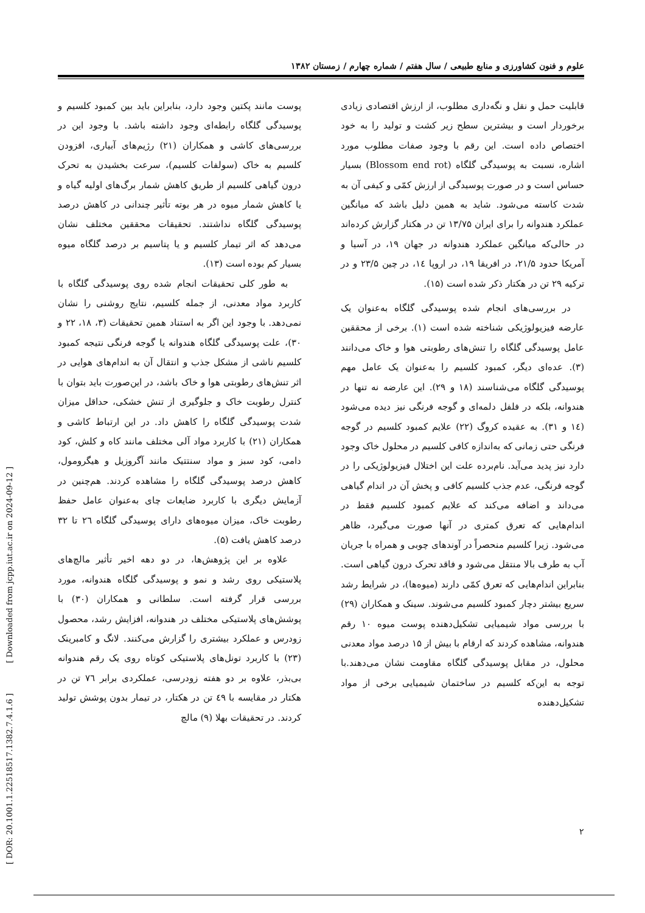[ DOR: 20.1001.1.22518517.1382.7.4.1.6 ] [ Downloaded from jcpp.iut.ac.ir on 2024-09-12 ]
علوم و فنون کشاورزی و منابع طبیعی / سال هفتم / شماره چهارم / زمستان ۱۳۸۲
قابلیت حمل و نقل و نگه‌داری مطلوب، از ارزش اقتصادی زیادی برخوردار است و بیشترین سطح زیر کشت و تولید را به خود اختصاص داده است. این رقم با وجود صفات مطلوب مورد اشاره، نسبت به پوسیدگی گلگاه (Blossom end rot) بسیار حساس است و در صورت پوسیدگی از ارزش کمّی و کیفی آن به شدت کاسته می‌شود. شاید به همین دلیل باشد که میانگین عملکرد هندوانه را برای ایران ۱۳/۷۵ تن در هکتار گزارش کرده‌اند در حالی‌که میانگین عملکرد هندوانه در جهان ۱۹، در آسیا و آمریکا حدود ۲۱/۵، در افریقا ۱۹، در اروپا ۱٤، در چین ۲۳/۵ و در ترکیه ۲۹ تن در هکتار ذکر شده است (۱۵).
در بررسی‌های انجام شده پوسیدگی گلگاه به‌عنوان یک عارضه فیزیولوژیکی شناخته شده است (۱). برخی از محققین عامل پوسیدگی گلگاه را تنش‌های رطوبتی هوا و خاک می‌دانند (۳). عده‌ای دیگر، کمبود کلسیم را به‌عنوان یک عامل مهم پوسیدگی گلگاه می‌شناسند (۱۸ و ۲۹). این عارضه نه تنها در هندوانه، بلکه در فلفل دلمه‌ای و گوجه فرنگی نیز دیده می‌شود (۱٤ و ۳۱). به عقیده کروگ (۲۲) علایم کمبود کلسیم در گوجه فرنگی حتی زمانی که به‌اندازه کافی کلسیم در محلول خاک وجود دارد نیز پدید می‌آید. نام‌برده علت این اختلال فیزیولوژیکی را در گوجه فرنگی، عدم جذب کلسیم کافی و پخش آن در اندام گیاهی می‌داند و اضافه می‌کند که علایم کمبود کلسیم فقط در اندام‌هایی که تعرق کمتری در آنها صورت می‌گیرد، ظاهر می‌شود. زیرا کلسیم منحصراً در آوندهای چوبی و همراه با جریان آب به طرف بالا منتقل می‌شود و فاقد تحرک درون گیاهی است. بنابراین اندام‌هایی که تعرق کمّی دارند (میوه‌ها)، در شرایط رشد سریع بیشتر دچار کمبود کلسیم می‌شوند. سینک و همکاران (۲۹) با بررسی مواد شیمیایی تشکیل‌دهنده پوست میوه ۱۰ رقم هندوانه، مشاهده کردند که ارقام با بیش از ۱۵ درصد مواد معدنی محلول، در مقابل پوسیدگی گلگاه مقاومت نشان می‌دهند.با توجه به این‌که کلسیم در ساختمان شیمیایی برخی از مواد تشکیل‌دهنده
پوست مانند پکتین وجود دارد، بنابراین باید بین کمبود کلسیم و پوسیدگی گلگاه رابطه‌ای وجود داشته باشد. با وجود این در بررسی‌های کاشی و همکاران (۲۱) رژیم‌های آبیاری، افزودن کلسیم به خاک (سولفات کلسیم)، سرعت بخشیدن به تحرک درون گیاهی کلسیم از طریق کاهش شمار برگ‌های اولیه گیاه و یا کاهش شمار میوه در هر بوته تأثیر چندانی در کاهش درصد پوسیدگی گلگاه نداشتند. تحقیقات محققین مختلف نشان می‌دهد که اثر تیمار کلسیم و یا پتاسیم بر درصد گلگاه میوه بسیار کم بوده است (۱۳).
به طور کلی تحقیقات انجام شده روی پوسیدگی گلگاه با کاربرد مواد معدنی، از جمله کلسیم، نتایج روشنی را نشان نمی‌دهد. با وجود این اگر به استناد همین تحقیقات (۳، ۱۸، ۲۲ و ۳۰)، علت پوسیدگی گلگاه هندوانه یا گوجه فرنگی نتیجه کمبود کلسیم ناشی از مشکل جذب و انتقال آن به اندام‌های هوایی در اثر تنش‌های رطوبتی هوا و خاک باشد، در این‌صورت باید بتوان با کنترل رطوبت خاک و جلوگیری از تنش خشکی، حداقل میزان شدت پوسیدگی گلگاه را کاهش داد. در این ارتباط کاشی و همکاران (۲۱) با کاربرد مواد آلی مختلف مانند کاه و کلش، کود دامی، کود سبز و مواد سنتتیک مانند آگروزیل و هیگرومول، کاهش درصد پوسیدگی گلگاه را مشاهده کردند. هم‌چنین در آزمایش دیگری با کاربرد ضایعات چای به‌عنوان عامل حفظ رطوبت خاک، میزان میوه‌های دارای پوسیدگی گلگاه ۲٦ تا ۳۲ درصد کاهش یافت (۵).
علاوه بر این پژوهش‌ها، در دو دهه اخیر تأثیر مالچ‌های پلاستیکی روی رشد و نمو و پوسیدگی گلگاه هندوانه، مورد بررسی قرار گرفته است. سلطانی و همکاران (۳۰) با پوشش‌های پلاستیکی مختلف در هندوانه، افزایش رشد، محصول زودرس و عملکرد بیشتری را گزارش می‌کنند. لانگ و کامبرینک (۲۳) با کاربرد تونل‌های پلاستیکی کوتاه روی یک رقم هندوانه بی‌بذر، علاوه بر دو هفته زودرسی، عملکردی برابر ۷٦ تن در هکتار در مقایسه با ٤۹ تن در هکتار، در تیمار بدون پوشش تولید کردند. در تحقیقات بهلا (۹) مالچ
۲